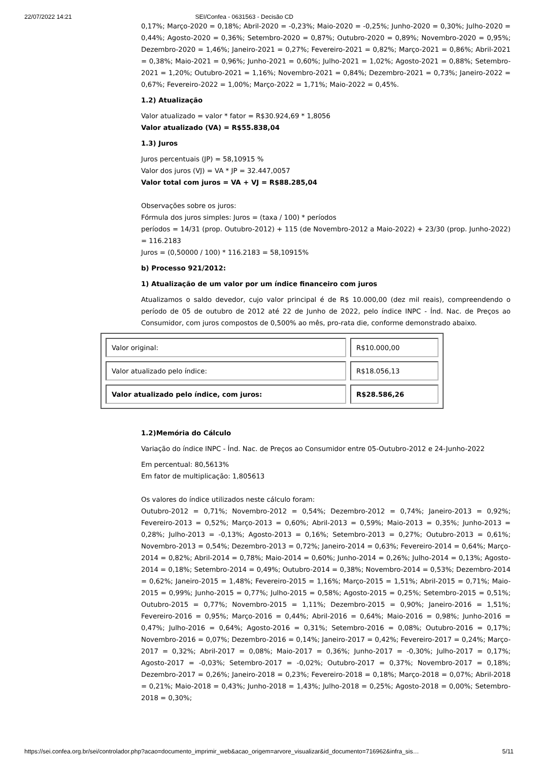22/07/2022 14:21 SEI/Confea - 0631563 - Decisão CD
0,17%; Março-2020 = 0,18%; Abril-2020 = -0,23%; Maio-2020 = -0,25%; Junho-2020 = 0,30%; Julho-2020 = 0,44%; Agosto-2020 = 0,36%; Setembro-2020 = 0,87%; Outubro-2020 = 0,89%; Novembro-2020 = 0,95%; Dezembro-2020 = 1,46%; Janeiro-2021 = 0,27%; Fevereiro-2021 = 0,82%; Março-2021 = 0,86%; Abril-2021 = 0,38%; Maio-2021 = 0,96%; Junho-2021 = 0,60%; Julho-2021 = 1,02%; Agosto-2021 = 0,88%; Setembro-2021 = 1,20%; Outubro-2021 = 1,16%; Novembro-2021 = 0,84%; Dezembro-2021 = 0,73%; Janeiro-2022 = 0,67%; Fevereiro-2022 = 1,00%; Março-2022 = 1,71%; Maio-2022 = 0,45%.
1.2) Atualização
Valor atualizado = valor * fator = R$30.924,69 * 1,8056
Valor atualizado (VA) = R$55.838,04
1.3) Juros
Juros percentuais (JP) = 58,10915 %
Valor dos juros (VJ) = VA * JP = 32.447,0057
Valor total com juros = VA + VJ = R$88.285,04
Observações sobre os juros:
Fórmula dos juros simples: Juros = (taxa / 100) * períodos
períodos = 14/31 (prop. Outubro-2012) + 115 (de Novembro-2012 a Maio-2022) + 23/30 (prop. Junho-2022) = 116.2183
Juros = (0,50000 / 100) * 116.2183 = 58,10915%
b) Processo 921/2012:
1) Atualização de um valor por um índice financeiro com juros
Atualizamos o saldo devedor, cujo valor principal é de R$ 10.000,00 (dez mil reais), compreendendo o período de 05 de outubro de 2012 até 22 de Junho de 2022, pelo índice INPC - Índ. Nac. de Preços ao Consumidor, com juros compostos de 0,500% ao mês, pro-rata die, conforme demonstrado abaixo.
| Valor original: | R$10.000,00 |
| Valor atualizado pelo índice: | R$18.056,13 |
| Valor atualizado pelo índice, com juros: | R$28.586,26 |
1.2)Memória do Cálculo
Variação do índice INPC - Índ. Nac. de Preços ao Consumidor entre 05-Outubro-2012 e 24-Junho-2022
Em percentual: 80,5613%
Em fator de multiplicação: 1,805613
Os valores do índice utilizados neste cálculo foram:
Outubro-2012 = 0,71%; Novembro-2012 = 0,54%; Dezembro-2012 = 0,74%; Janeiro-2013 = 0,92%; Fevereiro-2013 = 0,52%; Março-2013 = 0,60%; Abril-2013 = 0,59%; Maio-2013 = 0,35%; Junho-2013 = 0,28%; Julho-2013 = -0,13%; Agosto-2013 = 0,16%; Setembro-2013 = 0,27%; Outubro-2013 = 0,61%; Novembro-2013 = 0,54%; Dezembro-2013 = 0,72%; Janeiro-2014 = 0,63%; Fevereiro-2014 = 0,64%; Março-2014 = 0,82%; Abril-2014 = 0,78%; Maio-2014 = 0,60%; Junho-2014 = 0,26%; Julho-2014 = 0,13%; Agosto-2014 = 0,18%; Setembro-2014 = 0,49%; Outubro-2014 = 0,38%; Novembro-2014 = 0,53%; Dezembro-2014 = 0,62%; Janeiro-2015 = 1,48%; Fevereiro-2015 = 1,16%; Março-2015 = 1,51%; Abril-2015 = 0,71%; Maio-2015 = 0,99%; Junho-2015 = 0,77%; Julho-2015 = 0,58%; Agosto-2015 = 0,25%; Setembro-2015 = 0,51%; Outubro-2015 = 0,77%; Novembro-2015 = 1,11%; Dezembro-2015 = 0,90%; Janeiro-2016 = 1,51%; Fevereiro-2016 = 0,95%; Março-2016 = 0,44%; Abril-2016 = 0,64%; Maio-2016 = 0,98%; Junho-2016 = 0,47%; Julho-2016 = 0,64%; Agosto-2016 = 0,31%; Setembro-2016 = 0,08%; Outubro-2016 = 0,17%; Novembro-2016 = 0,07%; Dezembro-2016 = 0,14%; Janeiro-2017 = 0,42%; Fevereiro-2017 = 0,24%; Março-2017 = 0,32%; Abril-2017 = 0,08%; Maio-2017 = 0,36%; Junho-2017 = -0,30%; Julho-2017 = 0,17%; Agosto-2017 = -0,03%; Setembro-2017 = -0,02%; Outubro-2017 = 0,37%; Novembro-2017 = 0,18%; Dezembro-2017 = 0,26%; Janeiro-2018 = 0,23%; Fevereiro-2018 = 0,18%; Março-2018 = 0,07%; Abril-2018 = 0,21%; Maio-2018 = 0,43%; Junho-2018 = 1,43%; Julho-2018 = 0,25%; Agosto-2018 = 0,00%; Setembro-2018 = 0,30%;
https://sei.confea.org.br/sei/controlador.php?acao=documento_imprimir_web&acao_origem=arvore_visualizar&id_documento=716962&infra_sis… 5/11